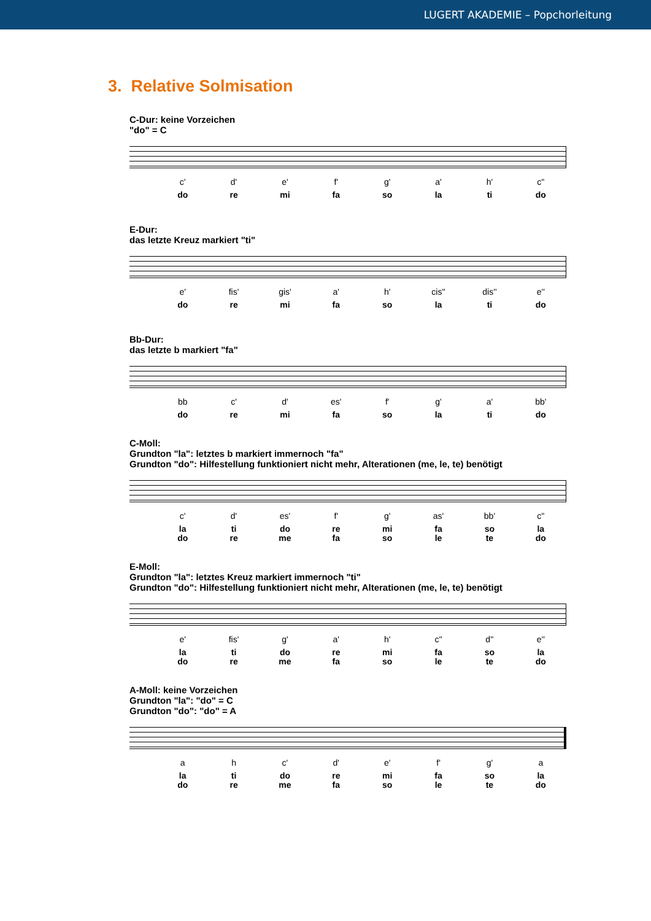LUGERT AKADEMIE – Popchorleitung
3. Relative Solmisation
C-Dur: keine Vorzeichen
"do" = C
c' d' e' f' g' a' h' c''
do re mi fa so la ti do
E-Dur:
das letzte Kreuz markiert "ti"
e' fis' gis' a' h' cis'' dis'' e''
do re mi fa so la ti do
Bb-Dur:
das letzte b markiert "fa"
bb c' d' es' f' g' a' bb'
do re mi fa so la ti do
C-Moll:
Grundton "la": letztes b markiert immernoch "fa"
Grundton "do": Hilfestellung funktioniert nicht mehr, Alterationen (me, le, te) benötigt
c' d' es' f' g' as' bb' c''
la
do
ti
re
do
me
re
fa
mi
so
fa
le
so
te
la
do
E-Moll:
Grundton "la": letztes Kreuz markiert immernoch "ti"
Grundton "do": Hilfestellung funktioniert nicht mehr, Alterationen (me, le, te) benötigt
e' fis' g' a' h' c'' d'' e''
la
do
ti
re
do
me
re
fa
mi
so
fa
le
so
te
la
do
A-Moll: keine Vorzeichen
Grundton "la": "do" = C
Grundton "do": "do" = A
a h c' d' e' f' g' a
la
do
ti
re
do
me
re
fa
mi
so
fa
le
so
te
la
do